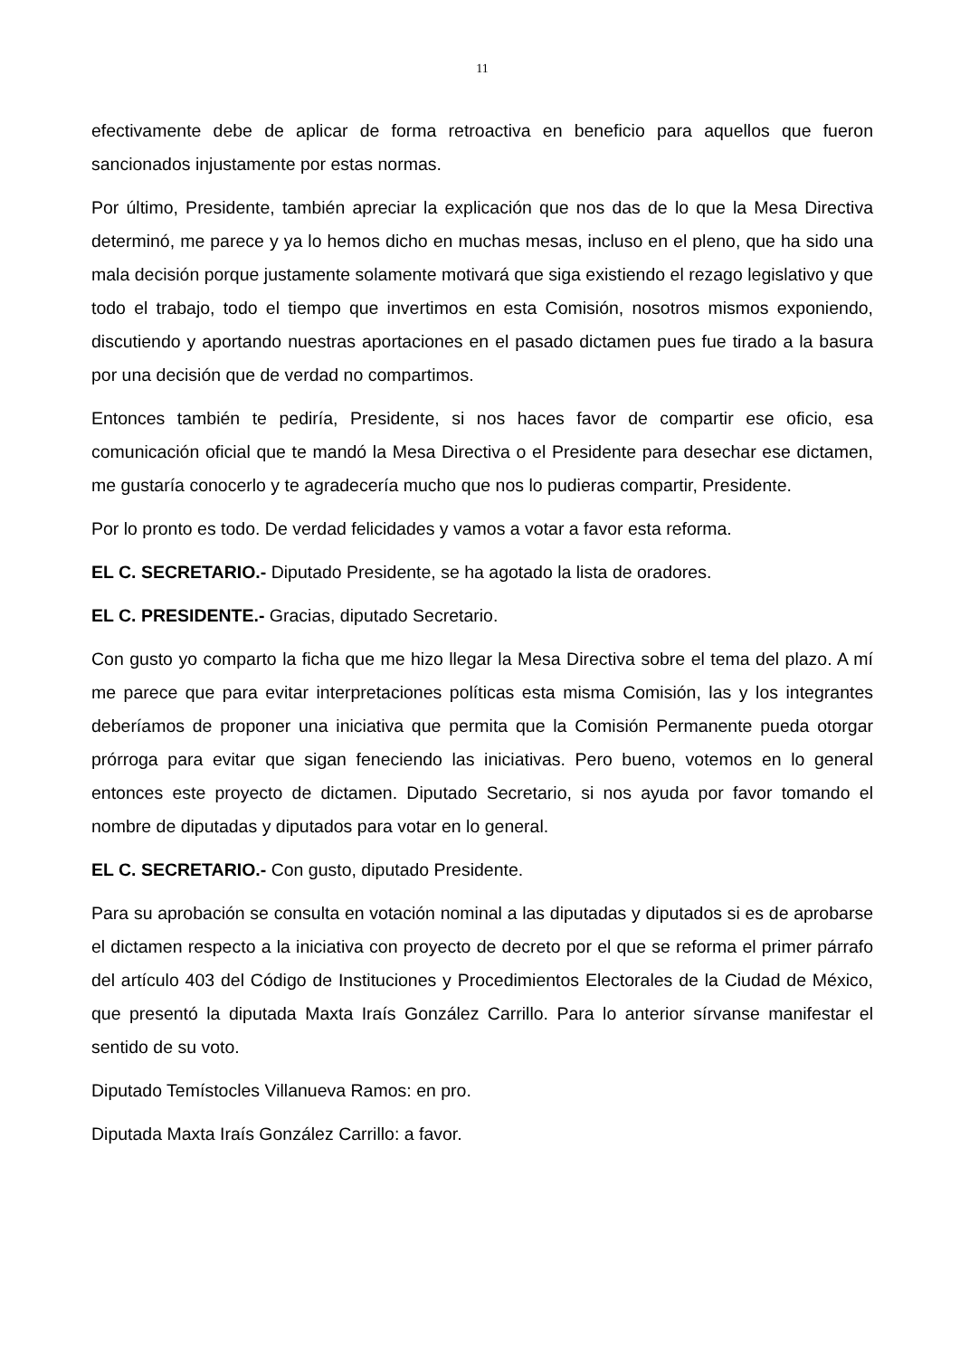11
efectivamente debe de aplicar de forma retroactiva en beneficio para aquellos que fueron sancionados injustamente por estas normas.
Por último, Presidente, también apreciar la explicación que nos das de lo que la Mesa Directiva determinó, me parece y ya lo hemos dicho en muchas mesas, incluso en el pleno, que ha sido una mala decisión porque justamente solamente motivará que siga existiendo el rezago legislativo y que todo el trabajo, todo el tiempo que invertimos en esta Comisión, nosotros mismos exponiendo, discutiendo y aportando nuestras aportaciones en el pasado dictamen pues fue tirado a la basura por una decisión que de verdad no compartimos.
Entonces también te pediría, Presidente, si nos haces favor de compartir ese oficio, esa comunicación oficial que te mandó la Mesa Directiva o el Presidente para desechar ese dictamen, me gustaría conocerlo y te agradecería mucho que nos lo pudieras compartir, Presidente.
Por lo pronto es todo. De verdad felicidades y vamos a votar a favor esta reforma.
EL C. SECRETARIO.- Diputado Presidente, se ha agotado la lista de oradores.
EL C. PRESIDENTE.- Gracias, diputado Secretario.
Con gusto yo comparto la ficha que me hizo llegar la Mesa Directiva sobre el tema del plazo. A mí me parece que para evitar interpretaciones políticas esta misma Comisión, las y los integrantes deberíamos de proponer una iniciativa que permita que la Comisión Permanente pueda otorgar prórroga para evitar que sigan feneciendo las iniciativas. Pero bueno, votemos en lo general entonces este proyecto de dictamen. Diputado Secretario, si nos ayuda por favor tomando el nombre de diputadas y diputados para votar en lo general.
EL C. SECRETARIO.- Con gusto, diputado Presidente.
Para su aprobación se consulta en votación nominal a las diputadas y diputados si es de aprobarse el dictamen respecto a la iniciativa con proyecto de decreto por el que se reforma el primer párrafo del artículo 403 del Código de Instituciones y Procedimientos Electorales de la Ciudad de México, que presentó la diputada Maxta Iraís González Carrillo. Para lo anterior sírvanse manifestar el sentido de su voto.
Diputado Temístocles Villanueva Ramos: en pro.
Diputada Maxta Iraís González Carrillo: a favor.